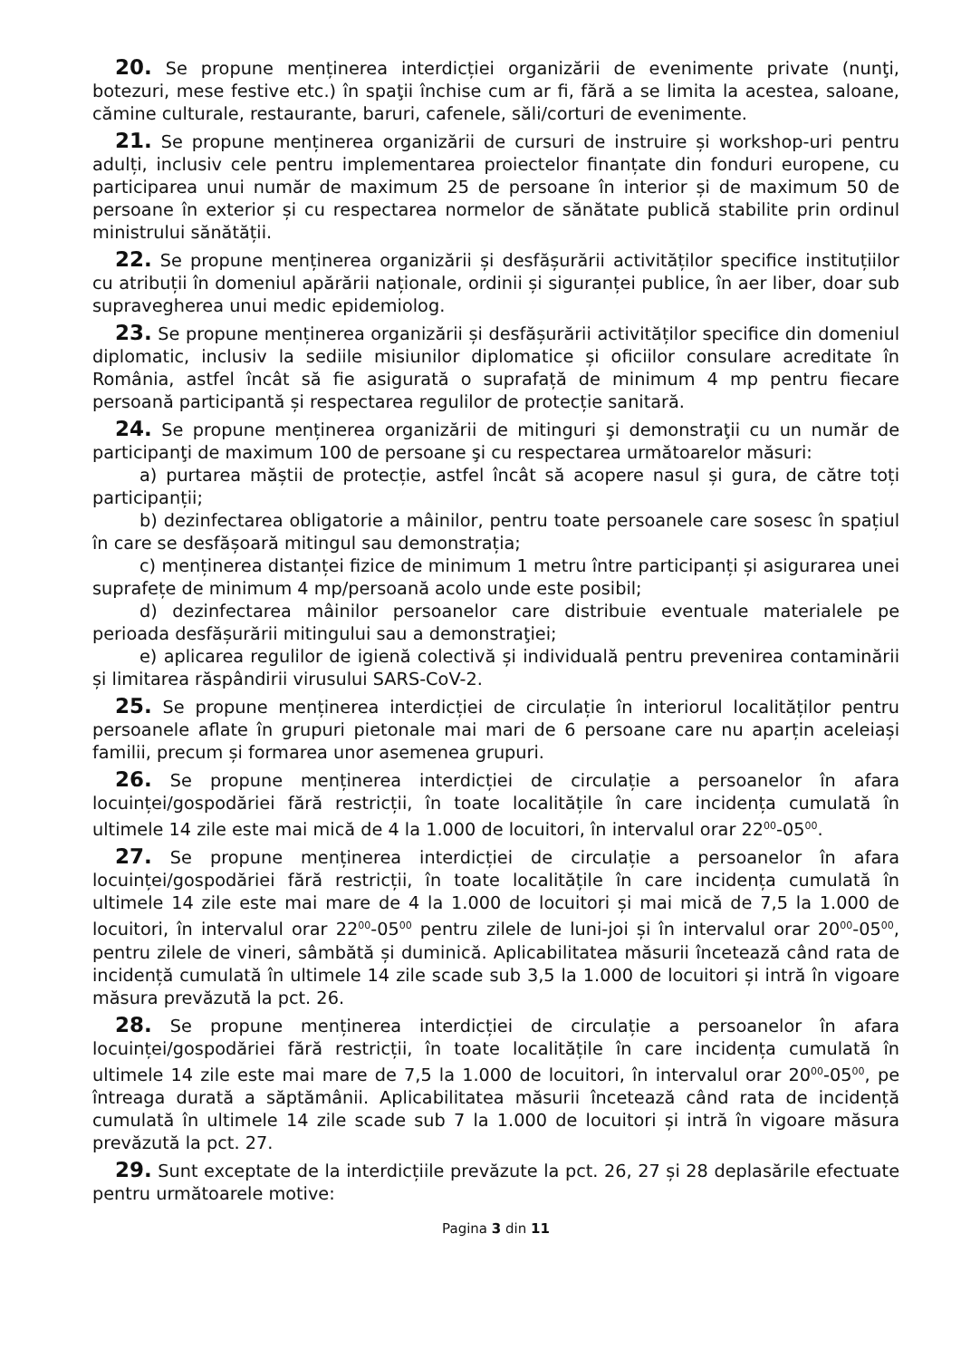20. Se propune menținerea interdicției organizării de evenimente private (nunţi, botezuri, mese festive etc.) în spaţii închise cum ar fi, fără a se limita la acestea, saloane, cămine culturale, restaurante, baruri, cafenele, săli/corturi de evenimente.
21. Se propune menținerea organizării de cursuri de instruire și workshop-uri pentru adulți, inclusiv cele pentru implementarea proiectelor finanțate din fonduri europene, cu participarea unui număr de maximum 25 de persoane în interior și de maximum 50 de persoane în exterior și cu respectarea normelor de sănătate publică stabilite prin ordinul ministrului sănătății.
22. Se propune menținerea organizării și desfășurării activităților specifice instituțiilor cu atribuții în domeniul apărării naționale, ordinii și siguranței publice, în aer liber, doar sub supravegherea unui medic epidemiolog.
23. Se propune menținerea organizării și desfășurării activităților specifice din domeniul diplomatic, inclusiv la sediile misiunilor diplomatice și oficiilor consulare acreditate în România, astfel încât să fie asigurată o suprafață de minimum 4 mp pentru fiecare persoană participantă și respectarea regulilor de protecție sanitară.
24. Se propune menținerea organizării de mitinguri şi demonstraţii cu un număr de participanţi de maximum 100 de persoane şi cu respectarea următoarelor măsuri:
a) purtarea măștii de protecție, astfel încât să acopere nasul și gura, de către toți participanții;
b) dezinfectarea obligatorie a mâinilor, pentru toate persoanele care sosesc în spațiul în care se desfășoară mitingul sau demonstrația;
c) menținerea distanței fizice de minimum 1 metru între participanți și asigurarea unei suprafețe de minimum 4 mp/persoană acolo unde este posibil;
d) dezinfectarea mâinilor persoanelor care distribuie eventuale materialele pe perioada desfășurării mitingului sau a demonstraţiei;
e) aplicarea regulilor de igienă colectivă și individuală pentru prevenirea contaminării și limitarea răspândirii virusului SARS-CoV-2.
25. Se propune menținerea interdicției de circulație în interiorul localităților pentru persoanele aflate în grupuri pietonale mai mari de 6 persoane care nu aparțin aceleiași familii, precum și formarea unor asemenea grupuri.
26. Se propune menținerea interdicției de circulație a persoanelor în afara locuinței/gospodăriei fără restricții, în toate localitățile în care incidența cumulată în ultimele 14 zile este mai mică de 4 la 1.000 de locuitori, în intervalul orar 22<sup>00</sup>-05<sup>00</sup>.
27. Se propune menținerea interdicției de circulație a persoanelor în afara locuinței/gospodăriei fără restricții, în toate localitățile în care incidența cumulată în ultimele 14 zile este mai mare de 4 la 1.000 de locuitori și mai mică de 7,5 la 1.000 de locuitori, în intervalul orar 22<sup>00</sup>-05<sup>00</sup> pentru zilele de luni-joi și în intervalul orar 20<sup>00</sup>-05<sup>00</sup>, pentru zilele de vineri, sâmbătă și duminică. Aplicabilitatea măsurii încetează când rata de incidență cumulată în ultimele 14 zile scade sub 3,5 la 1.000 de locuitori și intră în vigoare măsura prevăzută la pct. 26.
28. Se propune menținerea interdicției de circulație a persoanelor în afara locuinței/gospodăriei fără restricții, în toate localitățile în care incidența cumulată în ultimele 14 zile este mai mare de 7,5 la 1.000 de locuitori, în intervalul orar 20<sup>00</sup>-05<sup>00</sup>, pe întreaga durată a săptămânii. Aplicabilitatea măsurii încetează când rata de incidență cumulată în ultimele 14 zile scade sub 7 la 1.000 de locuitori și intră în vigoare măsura prevăzută la pct. 27.
29. Sunt exceptate de la interdicțiile prevăzute la pct. 26, 27 și 28 deplasările efectuate pentru următoarele motive:
Pagina 3 din 11